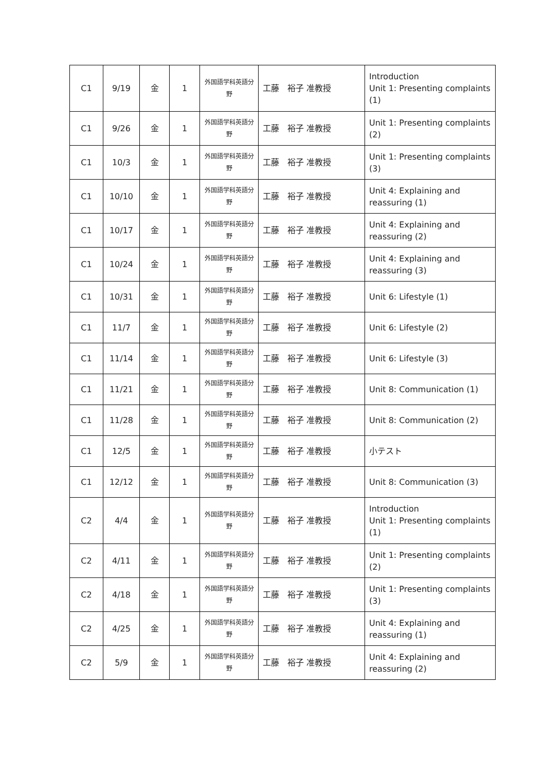| C1 | 9/19 | 金 | 1 | 外国語学科英語分野 | 工藤 裕子 准教授 | Introduction Unit 1: Presenting complaints (1) |
| C1 | 9/26 | 金 | 1 | 外国語学科英語分野 | 工藤 裕子 准教授 | Unit 1: Presenting complaints (2) |
| C1 | 10/3 | 金 | 1 | 外国語学科英語分野 | 工藤 裕子 准教授 | Unit 1: Presenting complaints (3) |
| C1 | 10/10 | 金 | 1 | 外国語学科英語分野 | 工藤 裕子 准教授 | Unit 4: Explaining and reassuring (1) |
| C1 | 10/17 | 金 | 1 | 外国語学科英語分野 | 工藤 裕子 准教授 | Unit 4: Explaining and reassuring (2) |
| C1 | 10/24 | 金 | 1 | 外国語学科英語分野 | 工藤 裕子 准教授 | Unit 4: Explaining and reassuring (3) |
| C1 | 10/31 | 金 | 1 | 外国語学科英語分野 | 工藤 裕子 准教授 | Unit 6: Lifestyle (1) |
| C1 | 11/7 | 金 | 1 | 外国語学科英語分野 | 工藤 裕子 准教授 | Unit 6: Lifestyle (2) |
| C1 | 11/14 | 金 | 1 | 外国語学科英語分野 | 工藤 裕子 准教授 | Unit 6: Lifestyle (3) |
| C1 | 11/21 | 金 | 1 | 外国語学科英語分野 | 工藤 裕子 准教授 | Unit 8: Communication (1) |
| C1 | 11/28 | 金 | 1 | 外国語学科英語分野 | 工藤 裕子 准教授 | Unit 8: Communication (2) |
| C1 | 12/5 | 金 | 1 | 外国語学科英語分野 | 工藤 裕子 准教授 | 小テスト |
| C1 | 12/12 | 金 | 1 | 外国語学科英語分野 | 工藤 裕子 准教授 | Unit 8: Communication (3) |
| C2 | 4/4 | 金 | 1 | 外国語学科英語分野 | 工藤 裕子 准教授 | Introduction Unit 1: Presenting complaints (1) |
| C2 | 4/11 | 金 | 1 | 外国語学科英語分野 | 工藤 裕子 准教授 | Unit 1: Presenting complaints (2) |
| C2 | 4/18 | 金 | 1 | 外国語学科英語分野 | 工藤 裕子 准教授 | Unit 1: Presenting complaints (3) |
| C2 | 4/25 | 金 | 1 | 外国語学科英語分野 | 工藤 裕子 准教授 | Unit 4: Explaining and reassuring (1) |
| C2 | 5/9 | 金 | 1 | 外国語学科英語分野 | 工藤 裕子 准教授 | Unit 4: Explaining and reassuring (2) |